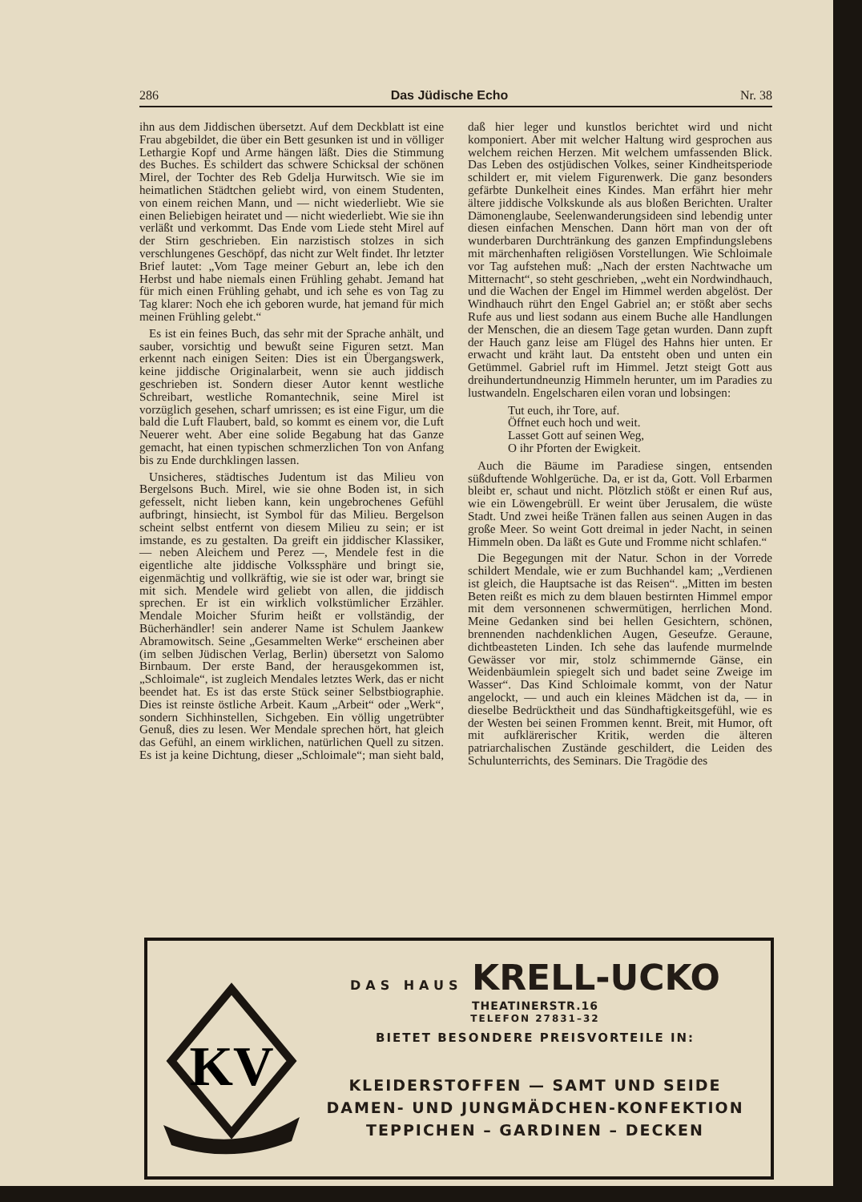286 Das Jüdische Echo Nr. 38
ihn aus dem Jiddischen übersetzt. Auf dem Deckblatt ist eine Frau abgebildet, die über ein Bett gesunken ist und in völliger Lethargie Kopf und Arme hängen läßt. Dies die Stimmung des Buches. Es schildert das schwere Schicksal der schönen Mirel, der Tochter des Reb Gdelja Hurwitsch. Wie sie im heimatlichen Städtchen geliebt wird, von einem Studenten, von einem reichen Mann, und — nicht wiederliebt. Wie sie einen Beliebigen heiratet und — nicht wiederliebt. Wie sie ihn verläßt und verkommt. Das Ende vom Liede steht Mirel auf der Stirn geschrieben. Ein narzistisch stolzes in sich verschlungenes Geschöpf, das nicht zur Welt findet. Ihr letzter Brief lautet: „Vom Tage meiner Geburt an, lebe ich den Herbst und habe niemals einen Frühling gehabt. Jemand hat für mich einen Frühling gehabt, und ich sehe es von Tag zu Tag klarer: Noch ehe ich geboren wurde, hat jemand für mich meinen Frühling gelebt.“
Es ist ein feines Buch, das sehr mit der Sprache anhält, und sauber, vorsichtig und bewußt seine Figuren setzt. Man erkennt nach einigen Seiten: Dies ist ein Übergangswerk, keine jiddische Originalarbeit, wenn sie auch jiddisch geschrieben ist. Sondern dieser Autor kennt westliche Schreibart, westliche Romantechnik, seine Mirel ist vorzüglich gesehen, scharf umrissen; es ist eine Figur, um die bald die Luft Flaubert, bald, so kommt es einem vor, die Luft Neuerer weht. Aber eine solide Begabung hat das Ganze gemacht, hat einen typischen schmerzlichen Ton von Anfang bis zu Ende durchklingen lassen.
Unsicheres, städtisches Judentum ist das Milieu von Bergelsons Buch. Mirel, wie sie ohne Boden ist, in sich gefesselt, nicht lieben kann, kein ungebrochenes Gefühl aufbringt, hinsiecht, ist Symbol für das Milieu. Bergelson scheint selbst entfernt von diesem Milieu zu sein; er ist imstande, es zu gestalten. Da greift ein jiddischer Klassiker, — neben Aleichem und Perez —, Mendele fest in die eigentliche alte jiddische Volkssphäre und bringt sie, eigenmächtig und vollkräftig, wie sie ist oder war, bringt sie mit sich. Mendele wird geliebt von allen, die jiddisch sprechen. Er ist ein wirklich volkstümlicher Erzähler. Mendale Moicher Sfurim heißt er vollständig, der Bücherhändler! sein anderer Name ist Schulem Jaankew Abramowitsch. Seine „Gesammelten Werke“ erscheinen aber (im selben Jüdischen Verlag, Berlin) übersetzt von Salomo Birnbaum. Der erste Band, der herausgekommen ist, „Schloimale“, ist zugleich Mendales letztes Werk, das er nicht beendet hat. Es ist das erste Stück seiner Selbstbiographie. Dies ist reinste östliche Arbeit. Kaum „Arbeit“ oder „Werk“, sondern Sichhinstellen, Sichgeben. Ein völlig ungetrübter Genuß, dies zu lesen. Wer Mendale sprechen hört, hat gleich das Gefühl, an einem wirklichen, natürlichen Quell zu sitzen. Es ist ja keine Dichtung, dieser „Schloimale“; man sieht bald, daß hier leger und kunstlos berichtet wird und nicht komponiert. Aber mit welcher Haltung wird gesprochen aus welchem reichen Herzen. Mit welchem umfassenden Blick. Das Leben des ostjüdischen Volkes, seiner Kindheitsperiode schildert er, mit vielem Figurenwerk. Die ganz besonders gefärbte Dunkelheit eines Kindes. Man erfährt hier mehr ältere jiddische Volkskunde als aus bloßen Berichten. Uralter Dämonenglaube, Seelenwanderungsideen sind lebendig unter diesen einfachen Menschen. Dann hört man von der oft wunderbaren Durchtränkung des ganzen Empfindungslebens mit märchenhaften religiösen Vorstellungen. Wie Schloimale vor Tag aufstehen muß: „Nach der ersten Nachtwache um Mitternacht“, so steht geschrieben, „weht ein Nordwindhauch, und die Wachen der Engel im Himmel werden abgelöst. Der Windhauch rührt den Engel Gabriel an; er stößt aber sechs Rufe aus und liest sodann aus einem Buche alle Handlungen der Menschen, die an diesem Tage getan wurden. Dann zupft der Hauch ganz leise am Flügel des Hahns hier unten. Er erwacht und kräht laut. Da entsteht oben und unten ein Getümmel. Gabriel ruft im Himmel. Jetzt steigt Gott aus dreihundertundneunzig Himmeln herunter, um im Paradies zu lustwandeln. Engelscharen eilen voran und lobsingen:
Tut euch, ihr Tore, auf.
Öffnet euch hoch und weit.
Lasset Gott auf seinen Weg,
O ihr Pforten der Ewigkeit.
Auch die Bäume im Paradiese singen, entsenden süßduftende Wohlgerüche. Da, er ist da, Gott. Voll Erbarmen bleibt er, schaut und nicht. Plötzlich stößt er einen Ruf aus, wie ein Löwengebrüll. Er weint über Jerusalem, die wüste Stadt. Und zwei heiße Tränen fallen aus seinen Augen in das große Meer. So weint Gott dreimal in jeder Nacht, in seinen Himmeln oben. Da läßt es Gute und Fromme nicht schlafen.“
Die Begegungen mit der Natur. Schon in der Vorrede schildert Mendale, wie er zum Buchhandel kam; „Verdienen ist gleich, die Hauptsache ist das Reisen“. „Mitten im besten Beten reißt es mich zu dem blauen bestirnten Himmel empor mit dem versonnenen schwermütigen, herrlichen Mond. Meine Gedanken sind bei hellen Gesichtern, schönen, brennenden nachdenklichen Augen, Geseufze. Geraune, dichtbeasteten Linden. Ich sehe das laufende murmelnde Gewässer vor mir, stolz schimmernde Gänse, ein Weidenbäumlein spiegelt sich und badet seine Zweige im Wasser“. Das Kind Schloimale kommt, von der Natur angelockt, — und auch ein kleines Mädchen ist da, — in dieselbe Bedrücktheit und das Sündhaftigkeitsgefühl, wie es der Westen bei seinen Frommen kennt. Breit, mit Humor, oft mit aufklärerischer Kritik, werden die älteren patriarchalischen Zustände geschildert, die Leiden des Schulunterrichts, des Seminars. Die Tragödie des
KV
DAS HAUS KRELL-UCKO THEATINERSTR.16
TELEFON 27831–32
BIETET BESONDERE PREISVORTEILE IN:
KLEIDERSTOFFEN — SAMT UND SEIDE
DAMEN- UND JUNGMÄDCHEN-KONFEKTION
TEPPICHEN – GARDINEN – DECKEN